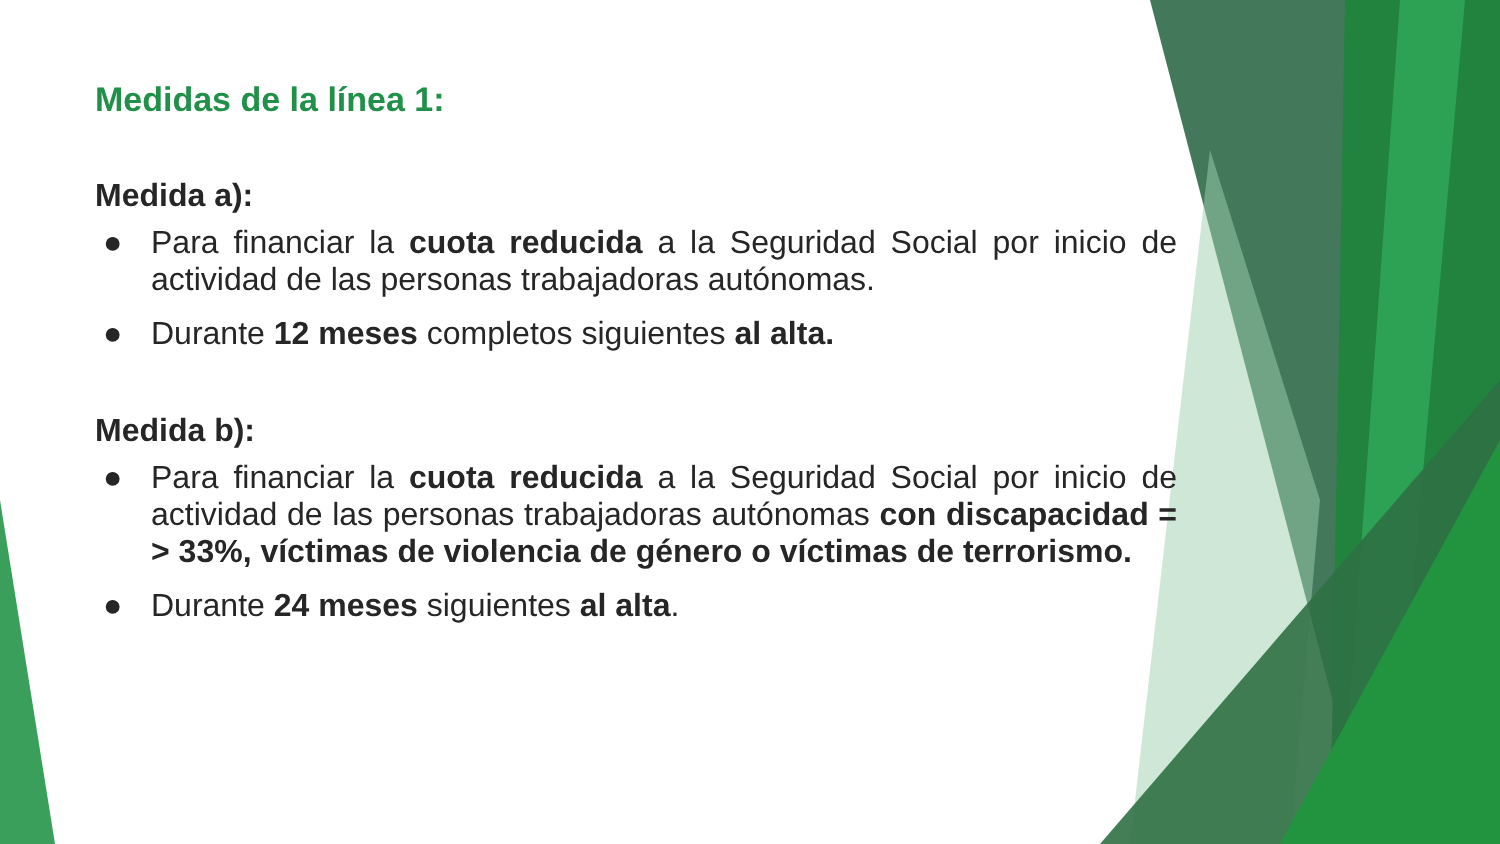Medidas de la línea 1:
Medida a):
● Para financiar la cuota reducida a la Seguridad Social por inicio de actividad de las personas trabajadoras autónomas.
● Durante 12 meses completos siguientes al alta.
Medida b):
● Para financiar la cuota reducida a la Seguridad Social por inicio de actividad de las personas trabajadoras autónomas con discapacidad = > 33%, víctimas de violencia de género o víctimas de terrorismo.
● Durante 24 meses siguientes al alta.